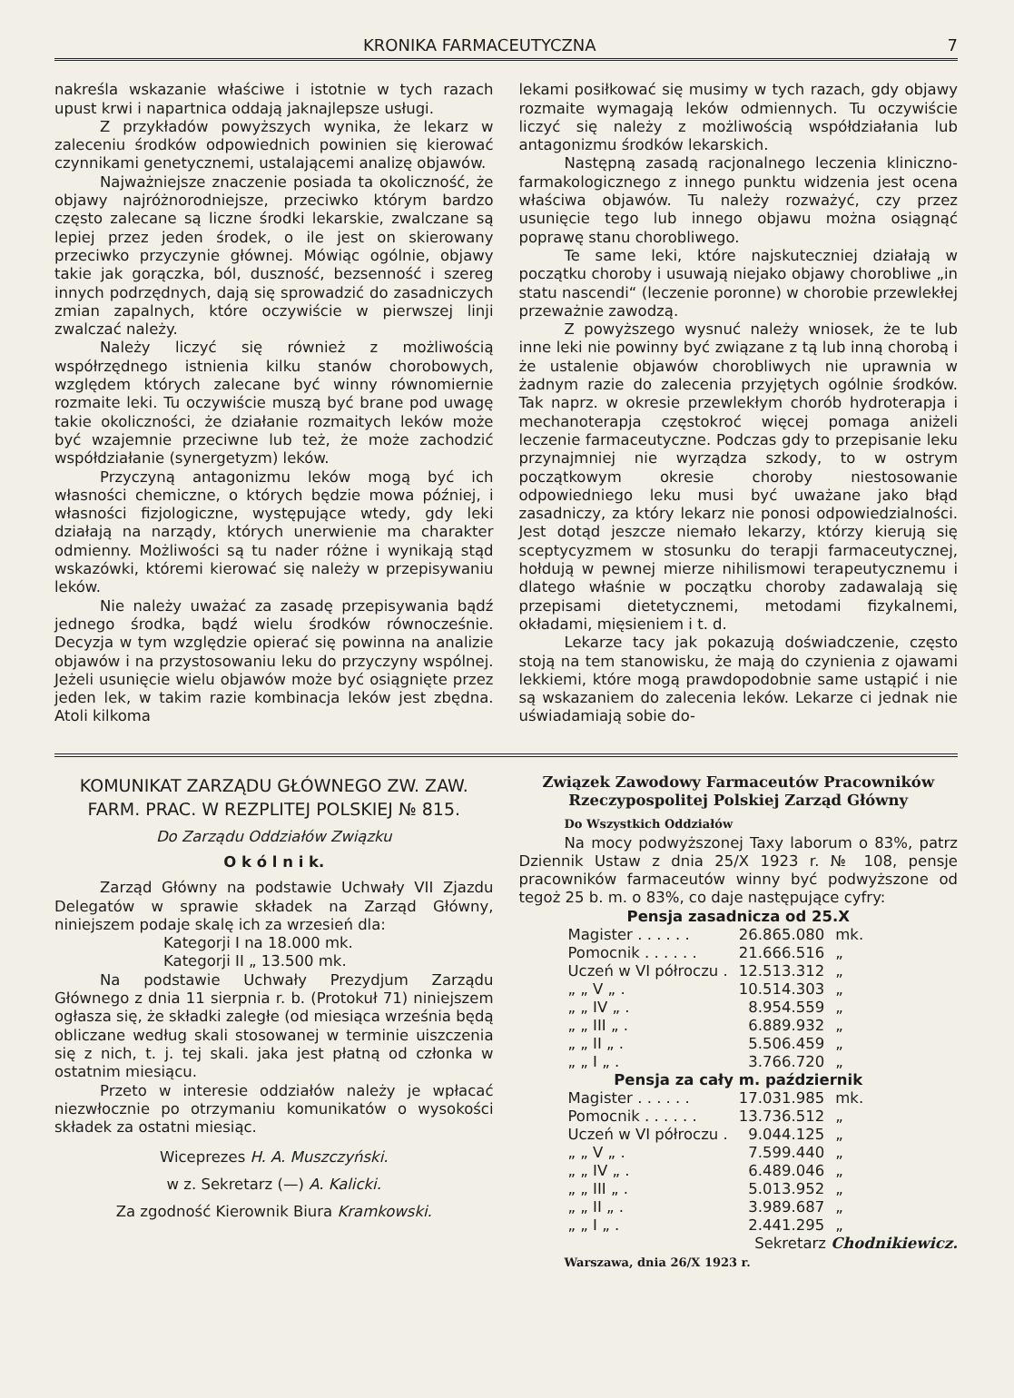KRONIKA FARMACEUTYCZNA 7
nakreśla wskazanie właściwe i istotnie w tych razach upust krwi i napartnica oddają jaknajlepsze usługi.
Z przykładów powyższych wynika, że lekarz w zaleceniu środków odpowiednich powinien się kierować czynnikami genetycznemi, ustalającemi analizę objawów.
Najważniejsze znaczenie posiada ta okoliczność, że objawy najróżnorodniejsze, przeciwko którym bardzo często zalecane są liczne środki lekarskie, zwalczane są lepiej przez jeden środek, o ile jest on skierowany przeciwko przyczynie głównej. Mówiąc ogólnie, objawy takie jak gorączka, ból, duszność, bezsenność i szereg innych podrzędnych, dają się sprowadzić do zasadniczych zmian zapalnych, które oczywiście w pierwszej linji zwalczać należy.
Należy liczyć się również z możliwością współrzędnego istnienia kilku stanów chorobowych, względem których zalecane być winny równomiernie rozmaite leki. Tu oczywiście muszą być brane pod uwagę takie okoliczności, że działanie rozmaitych leków może być wzajemnie przeciwne lub też, że może zachodzić współdziałanie (synergetyzm) leków.
Przyczyną antagonizmu leków mogą być ich własności chemiczne, o których będzie mowa później, i własności fizjologiczne, występujące wtedy, gdy leki działają na narządy, których unerwienie ma charakter odmienny. Możliwości są tu nader różne i wynikają stąd wskazówki, któremi kierować się należy w przepisywaniu leków.
Nie należy uważać za zasadę przepisywania bądź jednego środka, bądź wielu środków równocześnie. Decyzja w tym względzie opierać się powinna na analizie objawów i na przystosowaniu leku do przyczyny wspólnej. Jeżeli usunięcie wielu objawów może być osiągnięte przez jeden lek, w takim razie kombinacja leków jest zbędna. Atoli kilkoma
lekami posiłkować się musimy w tych razach, gdy objawy rozmaite wymagają leków odmiennych. Tu oczywiście liczyć się należy z możliwością współdziałania lub antagonizmu środków lekarskich.
Następną zasadą racjonalnego leczenia kliniczno-farmakologicznego z innego punktu widzenia jest ocena właściwa objawów. Tu należy rozważyć, czy przez usunięcie tego lub innego objawu można osiągnąć poprawę stanu chorobliwego.
Te same leki, które najskuteczniej działają w początku choroby i usuwają niejako objawy chorobliwe „in statu nascendi“ (leczenie poronne) w chorobie przewlekłej przeważnie zawodzą.
Z powyższego wysnuć należy wniosek, że te lub inne leki nie powinny być związane z tą lub inną chorobą i że ustalenie objawów chorobliwych nie uprawnia w żadnym razie do zalecenia przyjętych ogólnie środków. Tak naprz. w okresie przewlekłym chorób hydroterapja i mechanoterapja częstokroć więcej pomaga aniżeli leczenie farmaceutyczne. Podczas gdy to przepisanie leku przynajmniej nie wyrządza szkody, to w ostrym początkowym okresie choroby niestosowanie odpowiedniego leku musi być uważane jako błąd zasadniczy, za który lekarz nie ponosi odpowiedzialności. Jest dotąd jeszcze niemało lekarzy, którzy kierują się sceptycyzmem w stosunku do terapji farmaceutycznej, hołdują w pewnej mierze nihilismowi terapeutycznemu i dlatego właśnie w początku choroby zadawalają się przepisami dietetycznemi, metodami fizykalnemi, okładami, mięsieniem i t. d.
Lekarze tacy jak pokazują doświadczenie, często stoją na tem stanowisku, że mają do czynienia z ojawami lekkiemi, które mogą prawdopodobnie same ustąpić i nie są wskazaniem do zalecenia leków. Lekarze ci jednak nie uświadamiają sobie do-
KOMUNIKAT ZARZĄDU GŁÓWNEGO ZW. ZAW. FARM. PRAC. W REZPLITEJ POLSKIEJ № 815.
Do Zarządu Oddziałów Związku
O k ó l n i k.
Zarząd Główny na podstawie Uchwały VII Zjazdu Delegatów w sprawie składek na Zarząd Główny, niniejszem podaje skalę ich za wrzesień dla:
Kategorji I na 18.000 mk.
Kategorji II „ 13.500 mk.
Na podstawie Uchwały Prezydjum Zarządu Głównego z dnia 11 sierpnia r. b. (Protokuł 71) niniejszem ogłasza się, że składki zaległe (od miesiąca września będą obliczane według skali stosowanej w terminie uiszczenia się z nich, t. j. tej skali. jaka jest płatną od członka w ostatnim miesiącu.
Przeto w interesie oddziałów należy je wpłacać niezwłocznie po otrzymaniu komunikatów o wysokości składek za ostatni miesiąc.
Wiceprezes H. A. Muszczyński.
w z. Sekretarz (—) A. Kalicki.
Za zgodność Kierownik Biura Kramkowski.
Związek Zawodowy Farmaceutów Pracowników Rzeczypospolitej Polskiej Zarząd Główny
Do Wszystkich Oddziałów
Na mocy podwyższonej Taxy laborum o 83%, patrz Dziennik Ustaw z dnia 25/X 1923 r. № 108, pensje pracowników farmaceutów winny być podwyższone od tegoż 25 b. m. o 83%, co daje następujące cyfry:
Pensja zasadnicza od 25.X
| Magister . . . . . . | 26.865.080 | mk. |
| Pomocnik . . . . . . | 21.666.516 | „ |
| Uczeń w VI półroczu . | 12.513.312 | „ |
| „ „ V „ . | 10.514.303 | „ |
| „ „ IV „ . | 8.954.559 | „ |
| „ „ III „ . | 6.889.932 | „ |
| „ „ II „ . | 5.506.459 | „ |
| „ „ I „ . | 3.766.720 | „ |
Pensja za cały m. październik
| Magister . . . . . . | 17.031.985 | mk. |
| Pomocnik . . . . . . | 13.736.512 | „ |
| Uczeń w VI półroczu . | 9.044.125 | „ |
| „ „ V „ . | 7.599.440 | „ |
| „ „ IV „ . | 6.489.046 | „ |
| „ „ III „ . | 5.013.952 | „ |
| „ „ II „ . | 3.989.687 | „ |
| „ „ I „ . | 2.441.295 | „ |
Sekretarz Chodnikiewicz.
Warszawa, dnia 26/X 1923 r.